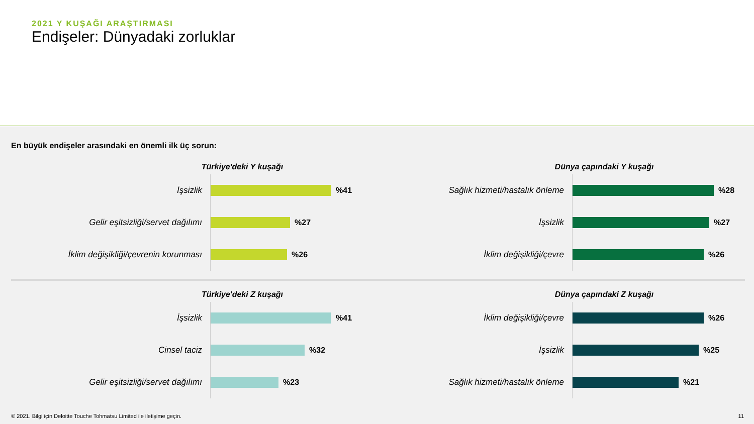2021 Y KUŞAĞI ARAŞTIRMASI
Endişeler: Dünyadaki zorluklar
En büyük endişeler arasındaki en önemli ilk üç sorun:
Türkiye'deki Y kuşağı
İşsizlik
%41
Gelir eşitsizliği/servet dağılımı
%27
İklim değişikliği/çevrenin korunması
%26
Dünya çapındaki Y kuşağı
Sağlık hizmeti/hastalık önleme
%28
İşsizlik
%27
İklim değişikliği/çevre
%26
Türkiye'deki Z kuşağı
İşsizlik
%41
Cinsel taciz
%32
Gelir eşitsizliği/servet dağılımı
%23
Dünya çapındaki Z kuşağı
İklim değişikliği/çevre
%26
İşsizlik
%25
Sağlık hizmeti/hastalık önleme
%21
© 2021. Bilgi için Deloitte Touche Tohmatsu Limited ile iletişime geçin. 11